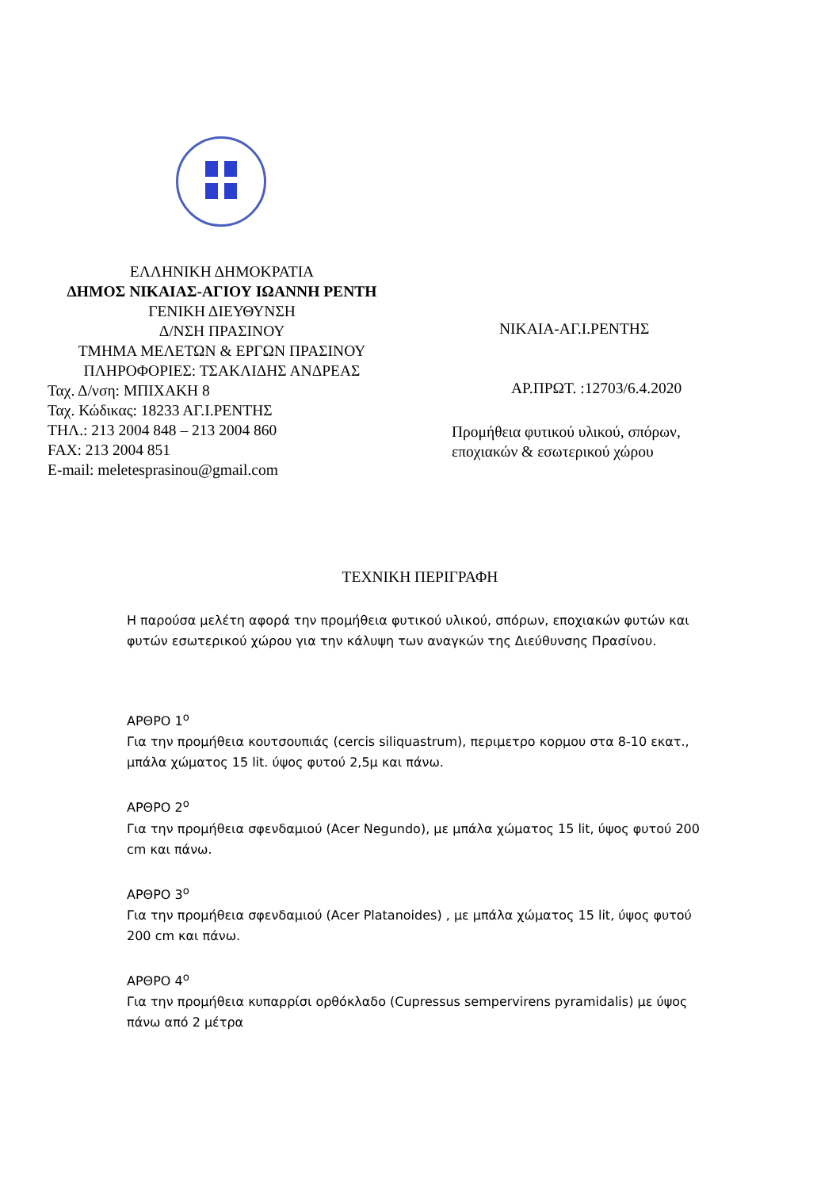ΕΛΛΗΝΙΚΗ ΔΗΜΟΚΡΑΤΙΑ
ΔΗΜΟΣ ΝΙΚΑΙΑΣ-ΑΓΙΟΥ ΙΩΑΝΝΗ ΡΕΝΤΗ
ΓΕΝΙΚΗ ΔΙΕΥΘΥΝΣΗ
Δ/ΝΣΗ ΠΡΑΣΙΝΟΥ
ΤΜΗΜΑ ΜΕΛΕΤΩΝ & ΕΡΓΩΝ ΠΡΑΣΙΝΟΥ
ΠΛΗΡΟΦΟΡΙΕΣ: ΤΣΑΚΛΙΔΗΣ ΑΝΔΡΕΑΣ
Ταχ. Δ/νση: ΜΠΙΧΑΚΗ 8
Ταχ. Κώδικας: 18233 ΑΓ.Ι.ΡΕΝΤΗΣ
ΤΗΛ.: 213 2004 848 – 213 2004 860
FAX: 213 2004 851
E-mail: meletesprasinou@gmail.com
ΝΙΚΑΙΑ-ΑΓ.Ι.ΡΕΝΤΗΣ
ΑΡ.ΠΡΩΤ. :12703/6.4.2020
Προμήθεια φυτικού υλικού, σπόρων,
εποχιακών & εσωτερικού χώρου
ΤΕΧΝΙΚΗ ΠΕΡΙΓΡΑΦΗ
Η παρούσα μελέτη αφορά την προμήθεια φυτικού υλικού, σπόρων, εποχιακών φυτών και φυτών εσωτερικού χώρου για την κάλυψη των αναγκών της Διεύθυνσης Πρασίνου.
ΑΡΘΡΟ 1<sup>ο</sup>
Για την προμήθεια κουτσουπιάς (cercis siliquastrum), περιμετρο κορμου στα 8-10 εκατ., μπάλα χώματος 15 lit. ύψος φυτού 2,5μ και πάνω.
ΑΡΘΡΟ 2<sup>ο</sup>
Για την προμήθεια σφενδαμιού (Acer Negundo), με μπάλα χώματος 15 lit, ύψος φυτού 200 cm και πάνω.
ΑΡΘΡΟ 3<sup>ο</sup>
Για την προμήθεια σφενδαμιού (Acer Platanoides) , με μπάλα χώματος 15 lit, ύψος φυτού 200 cm και πάνω.
ΑΡΘΡΟ 4<sup>ο</sup>
Για την προμήθεια κυπαρρίσι ορθόκλαδο (Cupressus sempervirens pyramidalis) με ύψος πάνω από 2 μέτρα